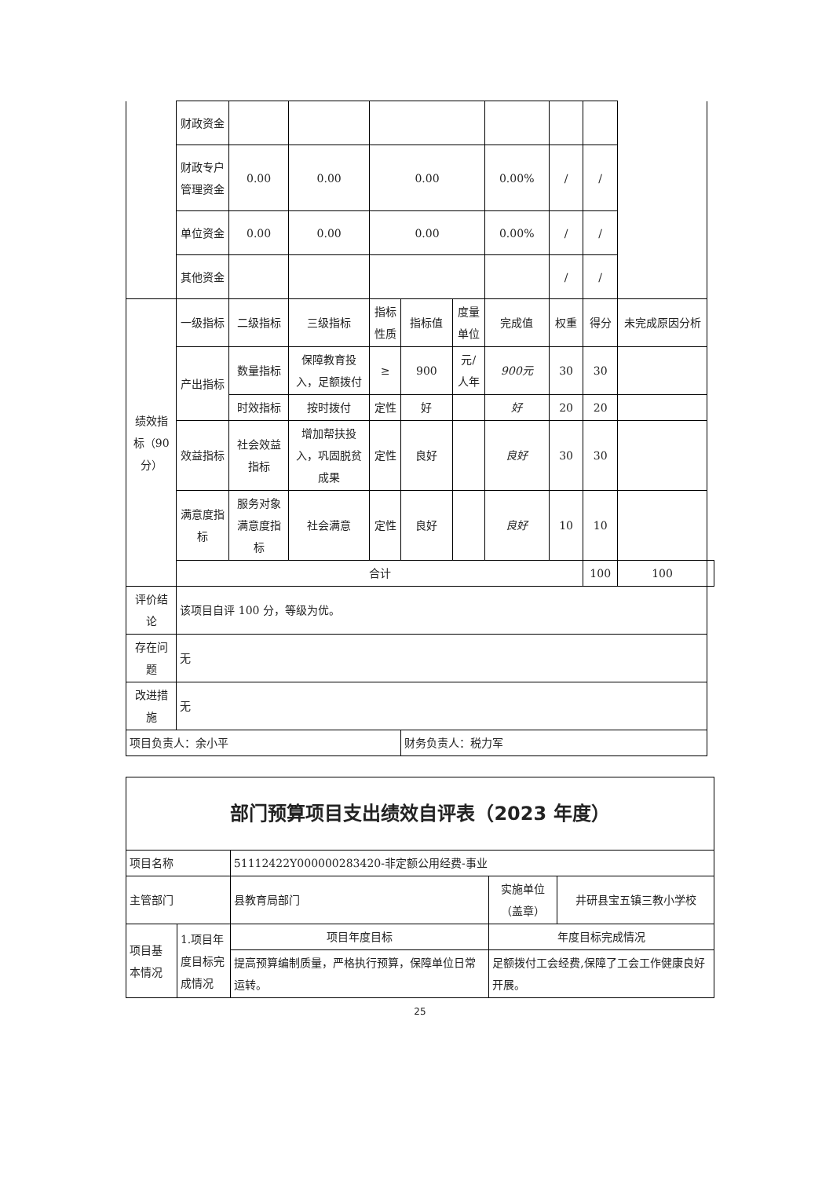| | 财政资金 | | | | | | | | | | |
| | 财政专户管理资金 | 0.00 | 0.00 | 0.00 | | | 0.00% | / | / | | |
| | 单位资金 | 0.00 | 0.00 | 0.00 | | | 0.00% | / | / | | |
| | 其他资金 | | | | | | | / | / | | |
| 绩效指标（90分） | 一级指标 | 二级指标 | 三级指标 | 指标性质 | 指标值 | 度量单位 | 完成值 | 权重 | 得分 | 未完成原因分析 | |
| | 产出指标 | 数量指标 | 保障教育投入，足额拨付 | ≥ | 900 | 元/人年 | 900元 | 30 | 30 | | |
| | | 时效指标 | 按时拨付 | 定性 | 好 | | 好 | 20 | 20 | | |
| | 效益指标 | 社会效益指标 | 增加帮扶投入，巩固脱贫成果 | 定性 | 良好 | | 良好 | 30 | 30 | | |
| | 满意度指标 | 服务对象满意度指标 | 社会满意 | 定性 | 良好 | | 良好 | 10 | 10 | | |
| | 合计 | | | | | | | | 100 | 100 | |
| 评价结论 | 该项目自评 100 分，等级为优。 | | | | | | | | | | |
| 存在问题 | 无 | | | | | | | | | | |
| 改进措施 | 无 | | | | | | | | | | |
| 项目负责人：余小平 | | | | | 财务负责人：税力军 | | | | | | |
| 部门预算项目支出绩效自评表（2023 年度） | | | | |
| 项目名称 | | 51112422Y000000283420-非定额公用经费-事业 | | |
| 主管部门 | | 县教育局部门 | 实施单位（盖章） | 井研县宝五镇三教小学校 |
| 项目基本情况 | 1.项目年度目标完成情况 | 项目年度目标 | 年度目标完成情况 | |
| | | 提高预算编制质量，严格执行预算，保障单位日常运转。 | 足额拨付工会经费,保障了工会工作健康良好开展。 | |
25